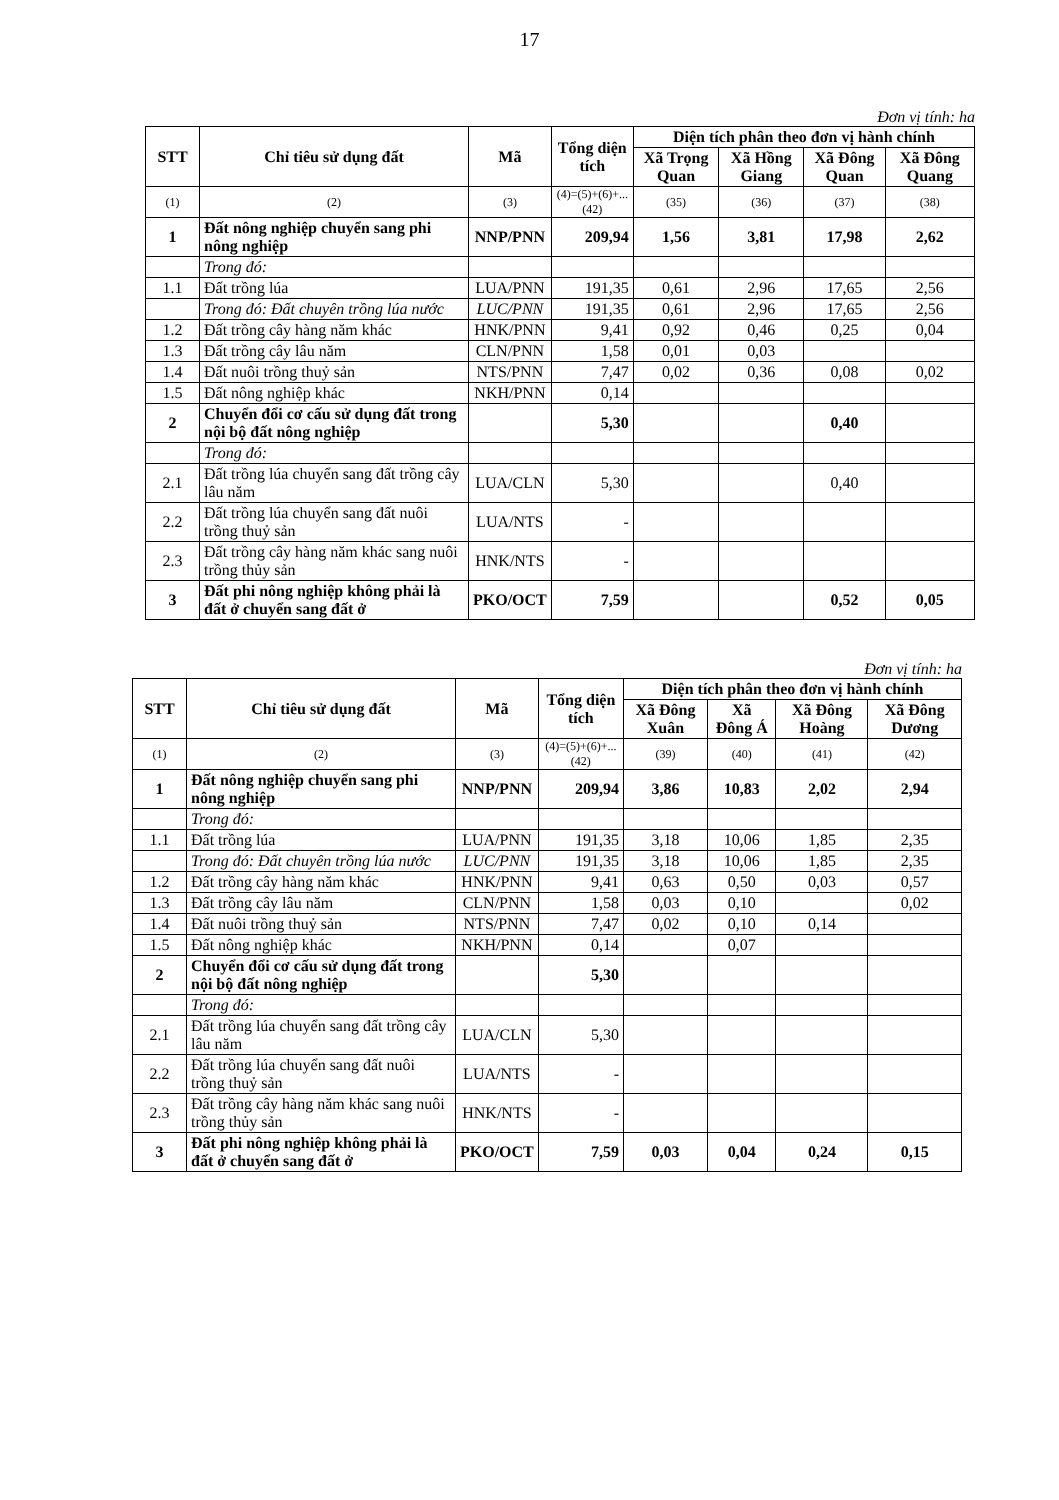17
Đơn vị tính: ha
| STT | Chỉ tiêu sử dụng đất | Mã | Tổng diện tích | Diện tích phân theo đơn vị hành chính | | | |
| --- | --- | --- | --- | --- | --- | --- | --- |
| | | | | Xã Trọng Quan | Xã Hồng Giang | Xã Đông Quan | Xã Đông Quang |
| (1) | (2) | (3) | (4)=(5)+(6)+...(42) | (35) | (36) | (37) | (38) |
| 1 | Đất nông nghiệp chuyển sang phi nông nghiệp | NNP/PNN | 209,94 | 1,56 | 3,81 | 17,98 | 2,62 |
| | Trong đó: | | | | | | |
| 1.1 | Đất trồng lúa | LUA/PNN | 191,35 | 0,61 | 2,96 | 17,65 | 2,56 |
| | Trong đó: Đất chuyên trồng lúa nước | LUC/PNN | 191,35 | 0,61 | 2,96 | 17,65 | 2,56 |
| 1.2 | Đất trồng cây hàng năm khác | HNK/PNN | 9,41 | 0,92 | 0,46 | 0,25 | 0,04 |
| 1.3 | Đất trồng cây lâu năm | CLN/PNN | 1,58 | 0,01 | 0,03 | | |
| 1.4 | Đất nuôi trồng thuỷ sản | NTS/PNN | 7,47 | 0,02 | 0,36 | 0,08 | 0,02 |
| 1.5 | Đất nông nghiệp khác | NKH/PNN | 0,14 | | | | |
| 2 | Chuyển đổi cơ cấu sử dụng đất trong nội bộ đất nông nghiệp | | 5,30 | | | 0,40 | |
| | Trong đó: | | | | | | |
| 2.1 | Đất trồng lúa chuyển sang đất trồng cây lâu năm | LUA/CLN | 5,30 | | | 0,40 | |
| 2.2 | Đất trồng lúa chuyển sang đất nuôi trồng thuỷ sản | LUA/NTS | - | | | | |
| 2.3 | Đất trồng cây hàng năm khác sang nuôi trồng thủy sản | HNK/NTS | - | | | | |
| 3 | Đất phi nông nghiệp không phải là đất ở chuyển sang đất ở | PKO/OCT | 7,59 | | | 0,52 | 0,05 |
Đơn vị tính: ha
| STT | Chỉ tiêu sử dụng đất | Mã | Tổng diện tích | Diện tích phân theo đơn vị hành chính | | | |
| --- | --- | --- | --- | --- | --- | --- | --- |
| | | | | Xã Đông Xuân | Xã Đông Á | Xã Đông Hoàng | Xã Đông Dương |
| (1) | (2) | (3) | (4)=(5)+(6)+...(42) | (39) | (40) | (41) | (42) |
| 1 | Đất nông nghiệp chuyển sang phi nông nghiệp | NNP/PNN | 209,94 | 3,86 | 10,83 | 2,02 | 2,94 |
| | Trong đó: | | | | | | |
| 1.1 | Đất trồng lúa | LUA/PNN | 191,35 | 3,18 | 10,06 | 1,85 | 2,35 |
| | Trong đó: Đất chuyên trồng lúa nước | LUC/PNN | 191,35 | 3,18 | 10,06 | 1,85 | 2,35 |
| 1.2 | Đất trồng cây hàng năm khác | HNK/PNN | 9,41 | 0,63 | 0,50 | 0,03 | 0,57 |
| 1.3 | Đất trồng cây lâu năm | CLN/PNN | 1,58 | 0,03 | 0,10 | | 0,02 |
| 1.4 | Đất nuôi trồng thuỷ sản | NTS/PNN | 7,47 | 0,02 | 0,10 | 0,14 | |
| 1.5 | Đất nông nghiệp khác | NKH/PNN | 0,14 | | 0,07 | | |
| 2 | Chuyển đổi cơ cấu sử dụng đất trong nội bộ đất nông nghiệp | | 5,30 | | | | |
| | Trong đó: | | | | | | |
| 2.1 | Đất trồng lúa chuyển sang đất trồng cây lâu năm | LUA/CLN | 5,30 | | | | |
| 2.2 | Đất trồng lúa chuyển sang đất nuôi trồng thuỷ sản | LUA/NTS | - | | | | |
| 2.3 | Đất trồng cây hàng năm khác sang nuôi trồng thủy sản | HNK/NTS | - | | | | |
| 3 | Đất phi nông nghiệp không phải là đất ở chuyển sang đất ở | PKO/OCT | 7,59 | 0,03 | 0,04 | 0,24 | 0,15 |